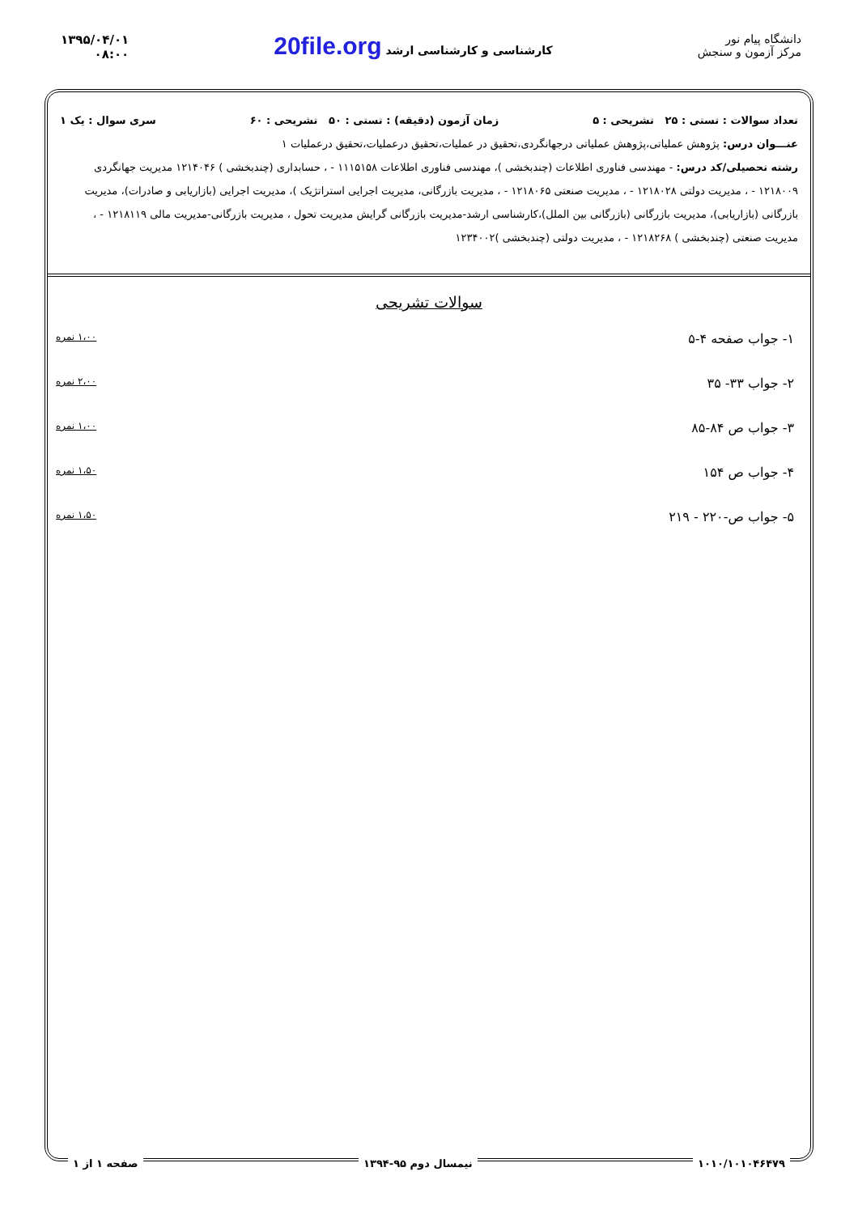دانشگاه پیام نور
مرکز آزمون و سنجش
کارشناسی و کارشناسی ارشد 20file.org
۱۳۹۵/۰۴/۰۱
۰۸:۰۰
تعداد سوالات : تستی : ۲۵ تشریحی : ۵ زمان آزمون (دقیقه) : تستی : ۵۰ تشریحی : ۶۰ سری سوال : یک ۱
عنـــوان درس: پژوهش عملیاتی،پژوهش عملیاتی درجهانگردی،تحقیق در عملیات،تحقیق درعملیات،تحقیق درعملیات ۱
رشته تحصیلی/کد درس: - مهندسی فناوری اطلاعات (چندبخشی )، مهندسی فناوری اطلاعات ۱۱۱۵۱۵۸ - ، حسابداری (چندبخشی ) ۱۲۱۴۰۴۶ مدیریت جهانگردی ۱۲۱۸۰۰۹ - ، مدیریت دولتی ۱۲۱۸۰۲۸ - ، مدیریت صنعتی ۱۲۱۸۰۶۵ - ، مدیریت بازرگانی، مدیریت اجرایی استراتژیک )، مدیریت اجرایی (بازاریابی و صادرات)، مدیریت بازرگانی (بازاریابی)، مدیریت بازرگانی (بازرگانی بین الملل)،کارشناسی ارشد-مدیریت بازرگانی گرایش مدیریت تحول ، مدیریت بازرگانی-مدیریت مالی ۱۲۱۸۱۱۹ - ، مدیریت صنعتی (چندبخشی ) ۱۲۱۸۲۶۸ - ، مدیریت دولتی (چندبخشی )۱۲۳۴۰۰۲
سوالات تشریحی
۱- جواب صفحه ۴-۵ ۱،۰۰ نمره
۲- جواب ۳۳- ۳۵ ۲،۰۰ نمره
۳- جواب ص ۸۴-۸۵ ۱،۰۰ نمره
۴- جواب ص ۱۵۴ ۱،۵۰ نمره
۵- جواب ص-۲۲۰ - ۲۱۹ ۱،۵۰ نمره
۱۰۱۰/۱۰۱۰۴۶۴۷۹ نیمسال دوم ۹۵-۱۳۹۴ صفحه ۱ از ۱